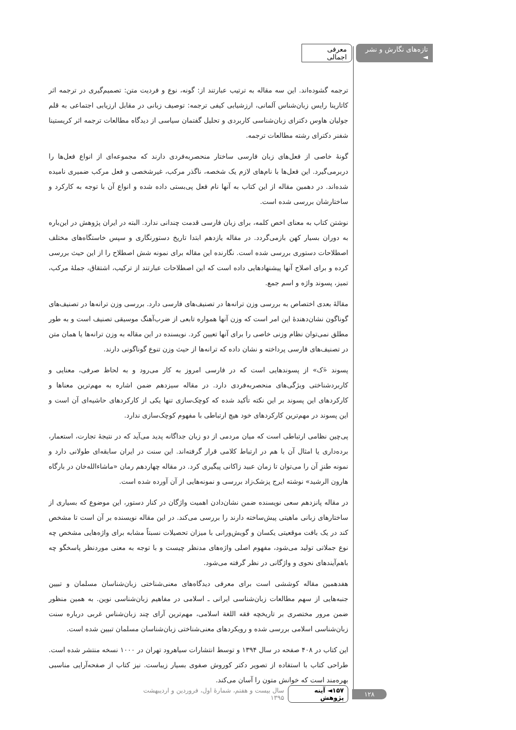تازه‌های نگارش و نشر ◄ معرفی اجمالی
ترجمه گشوده‌اند. این سه مقاله به ترتیب عبارتند از: گونه، نوع و فردیت متن: تصمیم‌گیری در ترجمه اثر کاتارینا رایس زبان‌شناس آلمانی، ارزشیابی کیفی ترجمه: توصیف زبانی در مقابل ارزیابی اجتماعی به قلم جولیان هاوس دکترای زبان‌شناسی کاربردی و تحلیل گفتمان سیاسی از دیدگاه مطالعات ترجمه اثر کریستینا شفنر دکترای رشته مطالعات ترجمه.
گونهٔ خاصی از فعل‌های زبان فارسی ساختار منحصربه‌فردی دارند که مجموعه‌ای از انواع فعل‌ها را دربرمی‌گیرد. این فعل‌ها با نام‌های لازم یک شخصه، ناگذر مرکب، غیرشخصی و فعل مرکب ضمیری نامیده شده‌اند. در دهمین مقاله از این کتاب به آنها نام فعل پی‌بستی داده شده و انواع آن با توجه به کارکرد و ساختارشان بررسی شده است.
نوشتن کتاب به معنای اخص کلمه، برای زبان فارسی قدمت چندانی ندارد. البته در ایران پژوهش در این‌باره به دوران بسیار کهن بازمی‌گردد. در مقاله یازدهم ابتدا تاریخ دستورنگاری و سپس خاستگاه‌های مختلف اصطلاحات دستوری بررسی شده است. نگارنده این مقاله برای نمونه شش اصطلاح را از این حیث بررسی کرده و برای اصلاح آنها پیشنهادهایی داده است که این اصطلاحات عبارتند از ترکیب، اشتقاق، جملهٔ مرکب، تمیز، پسوند واژه و اسم جمع.
مقالهٔ بعدی اختصاص به بررسی وزن ترانه‌ها در تصنیف‌های فارسی دارد. بررسی وزن ترانه‌ها در تصنیف‌های گوناگون نشان‌دهندهٔ این امر است که وزن آنها همواره تابعی از ضرب‌آهنگ موسیقی تصنیف است و به طور مطلق نمی‌توان نظام وزنی خاصی را برای آنها تعیین کرد. نویسنده در این مقاله به وزن ترانه‌ها یا همان متن در تصنیف‌های فارسی پرداخته و نشان داده که ترانه‌ها از حیث وزن تنوع گوناگونی دارند.
پسوند «َ‌ک» از پسوندهایی است که در فارسی امروز به کار می‌رود و به لحاظ صرفی، معنایی و کاربردشناختی ویژگی‌های منحصربه‌فردی دارد. در مقاله سیزدهم ضمن اشاره به مهم‌ترین معناها و کارکردهای این پسوند بر این نکته تأکید شده که کوچک‌سازی تنها یکی از کارکردهای حاشیه‌ای آن است و این پسوند در مهم‌ترین کارکردهای خود هیچ ارتباطی با مفهوم کوچک‌سازی ندارد.
پی‌چین نظامی ارتباطی است که میان مردمی از دو زبان جداگانه پدید می‌آید که در نتیجهٔ تجارت، استعمار، برده‌داری یا امثال آن با هم در ارتباط کلامی قرار گرفته‌اند. این سنت در ایران سابقه‌ای طولانی دارد و نمونه طنزِ آن را می‌توان تا زمان عبید زاکانی پیگیری کرد. در مقاله چهاردهم رمان «ماشاءالله‌خان در بارگاه هارون الرشید» نوشته ایرج پزشک‌زاد بررسی و نمونه‌هایی از آن آورده شده است.
در مقاله پانزدهم سعی نویسنده ضمن نشان‌دادن اهمیت واژگان در کنار دستور، این موضوع که بسیاری از ساختارهای زبانی ماهیتی پیش‌ساخته دارند را بررسی می‌کند. در این مقاله نویسنده بر آن است تا مشخص کند در یک بافت موقعیتی یکسان و گویش‌ورانی با میزان تحصیلات نسبتاً مشابه برای واژه‌هایی مشخص چه نوع جملاتی تولید می‌شود، مفهوم اصلی واژه‌های مدنظر چیست و با توجه به معنی موردنظر پاسخگو چه باهم‌آیندهای نحوی و واژگانی در نظر گرفته می‌شود.
هفدهمین مقاله کوششی است برای معرفی دیدگاه‌های معنی‌شناختی زبان‌شناسان مسلمان و تبیین جنبه‌هایی از سهم مطالعات زبان‌شناسی ایرانی ـ اسلامی در مفاهیم زبان‌شناسی نوین. به همین منظور ضمن مرور مختصری بر تاریخچه فقه اللغة اسلامی، مهم‌ترین آرای چند زبان‌شناس غربی درباره سنت زبان‌شناسی اسلامی بررسی شده و رویکردهای معنی‌شناختی زبان‌شناسان مسلمان تبیین شده است.
این کتاب در ۴۰۸ صفحه در سال ۱۳۹۴ و توسط انتشارات سیاهرود تهران در ۱۰۰۰ نسخه منتشر شده است. طراحی کتاب با استفاده از تصویر دکتر کوروش صفوی بسیار زیباست. نیز کتاب از صفحه‌آرایی مناسبی بهره‌مند است که خوانش متون را آسان می‌کند.
۱۲۸ ۱۵۷◄ آینه پژوهش سال بیست و هفتم، شمارهٔ اول، فروردین و اردیبهشت ۱۳۹۵